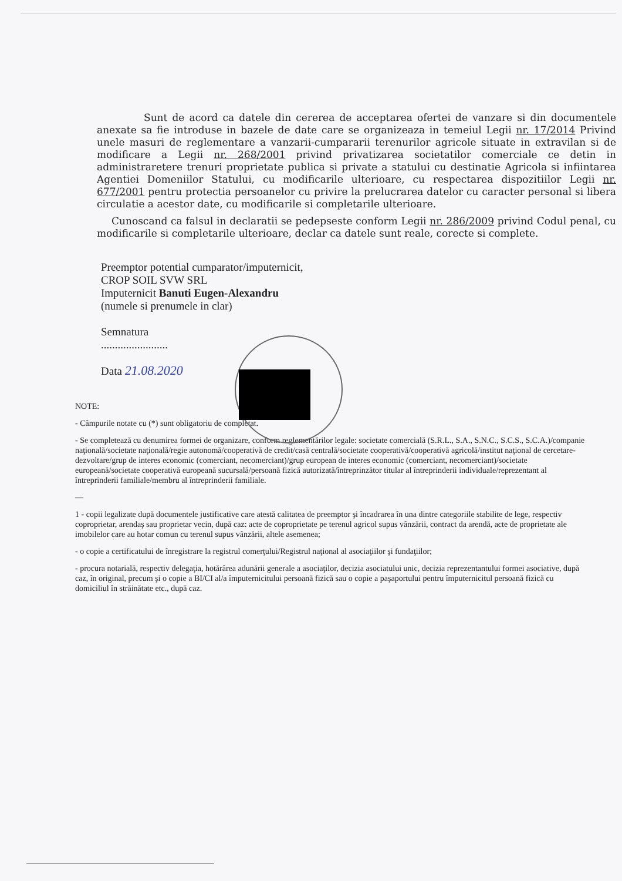Sunt de acord ca datele din cererea de acceptarea ofertei de vanzare si din documentele anexate sa fie introduse in bazele de date care se organizeaza in temeiul Legii nr. 17/2014 Privind unele masuri de reglementare a vanzarii-cumpararii terenurilor agricole situate in extravilan si de modificare a Legii nr. 268/2001 privind privatizarea societatilor comerciale ce detin in administraretere trenuri proprietate publica si private a statului cu destinatie Agricola si infiintarea Agentiei Domeniilor Statului, cu modificarile ulterioare, cu respectarea dispozitiilor Legii nr. 677/2001 pentru protectia persoanelor cu privire la prelucrarea datelor cu caracter personal si libera circulatie a acestor date, cu modificarile si completarile ulterioare.
Cunoscand ca falsul in declaratii se pedepseste conform Legii nr. 286/2009 privind Codul penal, cu modificarile si completarile ulterioare, declar ca datele sunt reale, corecte si complete.
Preemptor potential cumparator/imputernicit,
CROP SOIL SVW SRL
Imputernicit Banuti Eugen-Alexandru
(numele si prenumele in clar)
Semnatura
........................
Data 21.08.2020
NOTE:
- Câmpurile notate cu (*) sunt obligatoriu de completat.
- Se completează cu denumirea formei de organizare, conform reglementărilor legale: societate comercială (S.R.L., S.A., S.N.C., S.C.S., S.C.A.)/companie naţională/societate naţională/regie autonomă/cooperativă de credit/casă centrală/societate cooperativă/cooperativă agricolă/institut naţional de cercetare-dezvoltare/grup de interes economic (comerciant, necomerciant)/grup european de interes economic (comerciant, necomerciant)/societate europeană/societate cooperativă europeană sucursală/persoană fizică autorizată/întreprinzător titular al întreprinderii individuale/reprezentant al întreprinderii familiale/membru al întreprinderii familiale.
—
1 - copii legalizate după documentele justificative care atestă calitatea de preemptor şi încadrarea în una dintre categoriile stabilite de lege, respectiv coproprietar, arendaş sau proprietar vecin, după caz: acte de coproprietate pe terenul agricol supus vânzării, contract da arendă, acte de proprietate ale imobilelor care au hotar comun cu terenul supus vânzării, altele asemenea;
- o copie a certificatului de înregistrare la registrul comerţului/Registrul naţional al asociaţiilor şi fundaţiilor;
- procura notarială, respectiv delegaţia, hotărârea adunării generale a asociaţilor, decizia asociatului unic, decizia reprezentantului formei asociative, după caz, în original, precum şi o copie a BI/CI al/a împuternicitului persoană fizică sau o copie a paşaportului pentru împuternicitul persoană fizică cu domiciliul în străinătate etc., după caz.